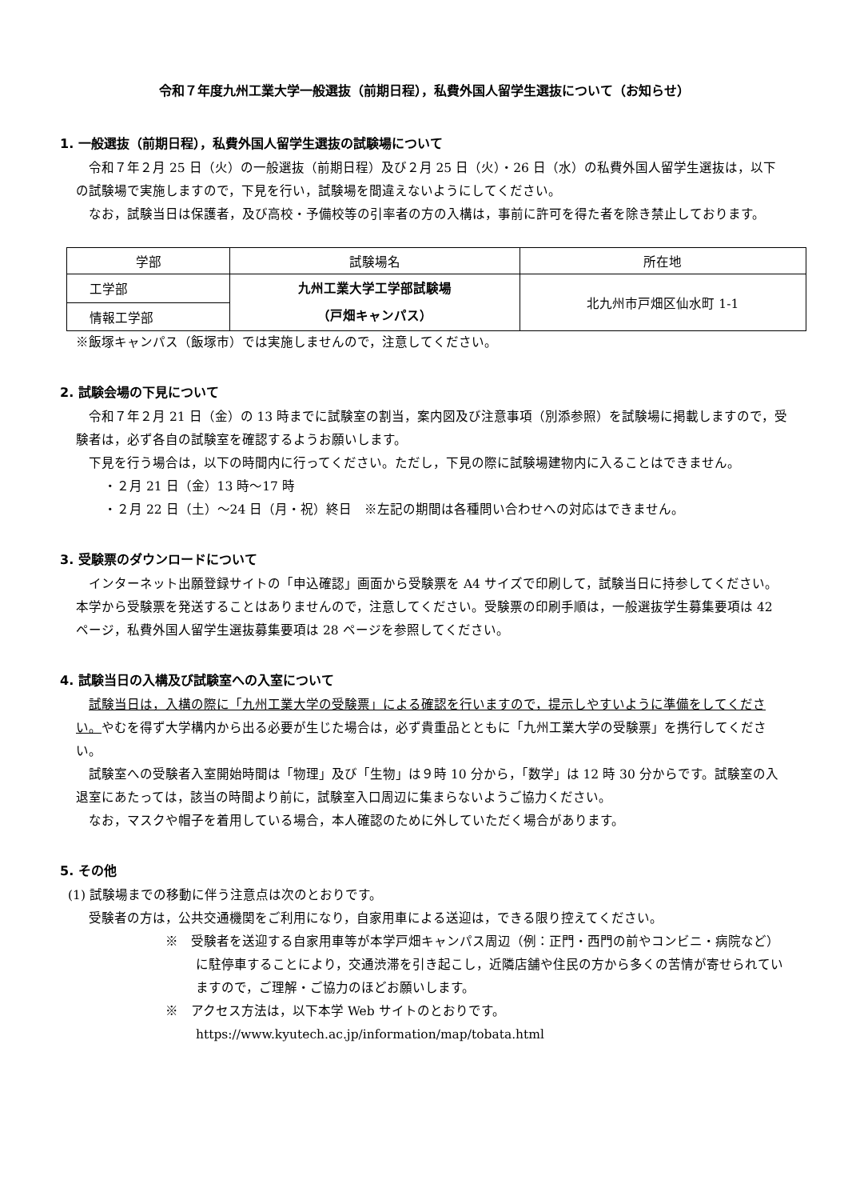令和７年度九州工業大学一般選抜（前期日程），私費外国人留学生選抜について（お知らせ）
1. 一般選抜（前期日程），私費外国人留学生選抜の試験場について
令和７年２月 25 日（火）の一般選抜（前期日程）及び２月 25 日（火）・26 日（水）の私費外国人留学生選抜は，以下の試験場で実施しますので，下見を行い，試験場を間違えないようにしてください。
なお，試験当日は保護者，及び高校・予備校等の引率者の方の入構は，事前に許可を得た者を除き禁止しております。
| 学部 | 試験場名 | 所在地 |
| --- | --- | --- |
| 工学部 | 九州工業大学工学部試験場 （戸畑キャンパス） | 北九州市戸畑区仙水町 1-1 |
| 情報工学部 | | |
※飯塚キャンパス（飯塚市）では実施しませんので，注意してください。
2. 試験会場の下見について
令和７年２月 21 日（金）の 13 時までに試験室の割当，案内図及び注意事項（別添参照）を試験場に掲載しますので，受験者は，必ず各自の試験室を確認するようお願いします。
下見を行う場合は，以下の時間内に行ってください。ただし，下見の際に試験場建物内に入ることはできません。
・２月 21 日（金）13 時～17 時
・２月 22 日（土）～24 日（月・祝）終日　※左記の期間は各種問い合わせへの対応はできません。
3. 受験票のダウンロードについて
インターネット出願登録サイトの「申込確認」画面から受験票を A4 サイズで印刷して，試験当日に持参してください。本学から受験票を発送することはありませんので，注意してください。受験票の印刷手順は，一般選抜学生募集要項は 42 ページ，私費外国人留学生選抜募集要項は 28 ページを参照してください。
4. 試験当日の入構及び試験室への入室について
試験当日は，入構の際に「九州工業大学の受験票」による確認を行いますので，提示しやすいように準備をしてください。やむを得ず大学構内から出る必要が生じた場合は，必ず貴重品とともに「九州工業大学の受験票」を携行してください。
試験室への受験者入室開始時間は「物理」及び「生物」は９時 10 分から，「数学」は 12 時 30 分からです。試験室の入退室にあたっては，該当の時間より前に，試験室入口周辺に集まらないようご協力ください。
なお，マスクや帽子を着用している場合，本人確認のために外していただく場合があります。
5. その他
(1) 試験場までの移動に伴う注意点は次のとおりです。
受験者の方は，公共交通機関をご利用になり，自家用車による送迎は，できる限り控えてください。
※　受験者を送迎する自家用車等が本学戸畑キャンパス周辺（例：正門・西門の前やコンビニ・病院など）に駐停車することにより，交通渋滞を引き起こし，近隣店舗や住民の方から多くの苦情が寄せられていますので，ご理解・ご協力のほどお願いします。
※　アクセス方法は，以下本学 Web サイトのとおりです。
https://www.kyutech.ac.jp/information/map/tobata.html